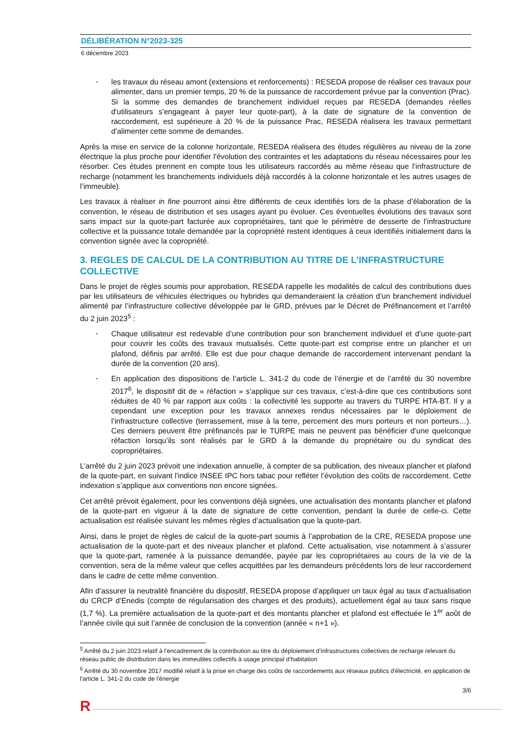DÉLIBÉRATION N°2023-325
6 décembre 2023
-
les travaux du réseau amont (extensions et renforcements) : RESEDA propose de réaliser ces travaux pour alimenter, dans un premier temps, 20 % de la puissance de raccordement prévue par la convention (Prac). Si la somme des demandes de branchement individuel reçues par RESEDA (demandes réelles d'utilisateurs s'engageant à payer leur quote-part), à la date de signature de la convention de raccordement, est supérieure à 20 % de la puissance Prac, RESEDA réalisera les travaux permettant d’alimenter cette somme de demandes.
Après la mise en service de la colonne horizontale, RESEDA réalisera des études régulières au niveau de la zone électrique la plus proche pour identifier l'évolution des contraintes et les adaptations du réseau nécessaires pour les résorber. Ces études prennent en compte tous les utilisateurs raccordés au même réseau que l’infrastructure de recharge (notamment les branchements individuels déjà raccordés à la colonne horizontale et les autres usages de l’immeuble).
Les travaux à réaliser in fine pourront ainsi être différents de ceux identifiés lors de la phase d’élaboration de la convention, le réseau de distribution et ses usages ayant pu évoluer. Ces éventuelles évolutions des travaux sont sans impact sur la quote-part facturée aux copropriétaires, tant que le périmètre de desserte de l’infrastructure collective et la puissance totale demandée par la copropriété restent identiques à ceux identifiés initialement dans la convention signée avec la copropriété.
3. REGLES DE CALCUL DE LA CONTRIBUTION AU TITRE DE L’INFRASTRUCTURE COLLECTIVE
Dans le projet de règles soumis pour approbation, RESEDA rappelle les modalités de calcul des contributions dues par les utilisateurs de véhicules électriques ou hybrides qui demanderaient la création d’un branchement individuel alimenté par l’infrastructure collective développée par le GRD, prévues par le Décret de Préfinancement et l’arrêté du 2 juin 2023<sup>5</sup> :
-
Chaque utilisateur est redevable d’une contribution pour son branchement individuel et d’une quote-part pour couvrir les coûts des travaux mutualisés. Cette quote-part est comprise entre un plancher et un plafond, définis par arrêté. Elle est due pour chaque demande de raccordement intervenant pendant la durée de la convention (20 ans).
-
En application des dispositions de l’article L. 341-2 du code de l’énergie et de l’arrêté du 30 novembre 2017<sup>6</sup>, le dispositif dit de « réfaction » s’applique sur ces travaux, c’est-à-dire que ces contributions sont réduites de 40 % par rapport aux coûts : la collectivité les supporte au travers du TURPE HTA-BT. Il y a cependant une exception pour les travaux annexes rendus nécessaires par le déploiement de l’infrastructure collective (terrassement, mise à la terre, percement des murs porteurs et non porteurs…). Ces derniers peuvent être préfinancés par le TURPE mais ne peuvent pas bénéficier d’une quelconque réfaction lorsqu’ils sont réalisés par le GRD à la demande du propriétaire ou du syndicat des copropriétaires.
L’arrêté du 2 juin 2023 prévoit une indexation annuelle, à compter de sa publication, des niveaux plancher et plafond de la quote-part, en suivant l'indice INSEE IPC hors tabac pour refléter l’évolution des coûts de raccordement. Cette indexation s’applique aux conventions non encore signées.
Cet arrêté prévoit également, pour les conventions déjà signées, une actualisation des montants plancher et plafond de la quote-part en vigueur à la date de signature de cette convention, pendant la durée de celle-ci. Cette actualisation est réalisée suivant les mêmes règles d’actualisation que la quote-part.
Ainsi, dans le projet de règles de calcul de la quote-part soumis à l’approbation de la CRE, RESEDA propose une actualisation de la quote-part et des niveaux plancher et plafond. Cette actualisation, vise notamment à s’assurer que la quote-part, ramenée à la puissance demandée, payée par les copropriétaires au cours de la vie de la convention, sera de la même valeur que celles acquittées par les demandeurs précédents lors de leur raccordement dans le cadre de cette même convention.
Afin d’assurer la neutralité financière du dispositif, RESEDA propose d’appliquer un taux égal au taux d’actualisation du CRCP d’Enedis (compte de régularisation des charges et des produits), actuellement égal au taux sans risque (1,7 %). La première actualisation de la quote-part et des montants plancher et plafond est effectuée le 1<sup>er</sup> août de l’année civile qui suit l’année de conclusion de la convention (année « n+1 »).
<sup>5</sup> Arrêté du 2 juin 2023 relatif à l’encadrement de la contribution au titre du déploiement d’infrastructures collectives de recharge relevant du réseau public de distribution dans les immeubles collectifs à usage principal d’habitation
<sup>6</sup> Arrêté du 30 novembre 2017 modifié relatif à la prise en charge des coûts de raccordements aux réseaux publics d'électricité, en application de l'article L. 341-2 du code de l'énergie
3/6
R